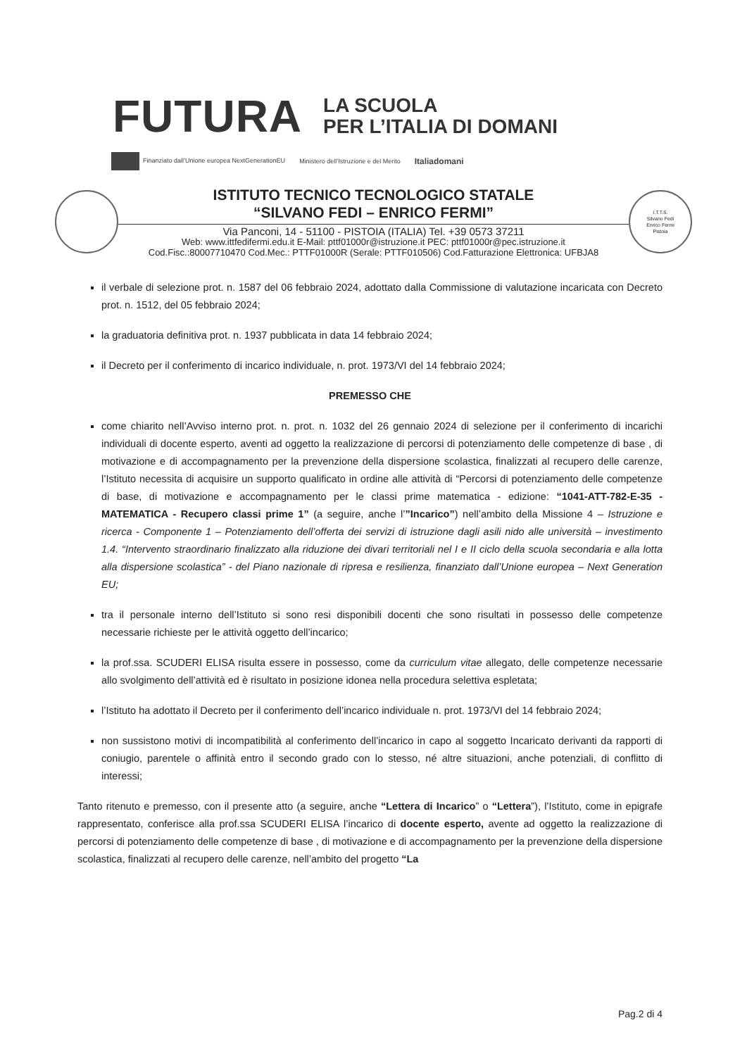FUTURA
LA SCUOLA
PER L’ITALIA DI DOMANI
Finanziato dall’Unione europea NextGenerationEU Ministero dell’Istruzione e del Merito Italiadomani
ISTITUTO TECNICO TECNOLOGICO STATALE
“SILVANO FEDI – ENRICO FERMI”
Via Panconi, 14 - 51100 - PISTOIA (ITALIA) Tel. +39 0573 37211
Web: www.ittfedifermi.edu.it E-Mail: pttf01000r@istruzione.it PEC: pttf01000r@pec.istruzione.it
Cod.Fisc.:80007710470 Cod.Mec.: PTTF01000R (Serale: PTTF010506) Cod.Fatturazione Elettronica: UFBJA8
I.T.T.S.
Silvano Fedi
Enrico Fermi
Pistoia
il verbale di selezione prot. n. 1587 del 06 febbraio 2024, adottato dalla Commissione di valutazione incaricata con Decreto prot. n. 1512, del 05 febbraio 2024;
la graduatoria definitiva prot. n. 1937 pubblicata in data 14 febbraio 2024;
il Decreto per il conferimento di incarico individuale, n. prot. 1973/VI del 14 febbraio 2024;
PREMESSO CHE
come chiarito nell’Avviso interno prot. n. prot. n. 1032 del 26 gennaio 2024 di selezione per il conferimento di incarichi individuali di docente esperto, aventi ad oggetto la realizzazione di percorsi di potenziamento delle competenze di base , di motivazione e di accompagnamento per la prevenzione della dispersione scolastica, finalizzati al recupero delle carenze, l’Istituto necessita di acquisire un supporto qualificato in ordine alle attività di “Percorsi di potenziamento delle competenze di base, di motivazione e accompagnamento per le classi prime matematica - edizione: “1041-ATT-782-E-35 - MATEMATICA - Recupero classi prime 1” (a seguire, anche l’”Incarico”) nell’ambito della Missione 4 – Istruzione e ricerca - Componente 1 – Potenziamento dell’offerta dei servizi di istruzione dagli asili nido alle università – investimento 1.4. “Intervento straordinario finalizzato alla riduzione dei divari territoriali nel I e II ciclo della scuola secondaria e alla lotta alla dispersione scolastica” - del Piano nazionale di ripresa e resilienza, finanziato dall’Unione europea – Next Generation EU;
tra il personale interno dell’Istituto si sono resi disponibili docenti che sono risultati in possesso delle competenze necessarie richieste per le attività oggetto dell’incarico;
la prof.ssa. SCUDERI ELISA risulta essere in possesso, come da curriculum vitae allegato, delle competenze necessarie allo svolgimento dell’attività ed è risultato in posizione idonea nella procedura selettiva espletata;
l’Istituto ha adottato il Decreto per il conferimento dell’incarico individuale n. prot. 1973/VI del 14 febbraio 2024;
non sussistono motivi di incompatibilità al conferimento dell’incarico in capo al soggetto Incaricato derivanti da rapporti di coniugio, parentele o affinità entro il secondo grado con lo stesso, né altre situazioni, anche potenziali, di conflitto di interessi;
Tanto ritenuto e premesso, con il presente atto (a seguire, anche “Lettera di Incarico” o “Lettera”), l’Istituto, come in epigrafe rappresentato, conferisce alla prof.ssa SCUDERI ELISA l’incarico di docente esperto, avente ad oggetto la realizzazione di percorsi di potenziamento delle competenze di base , di motivazione e di accompagnamento per la prevenzione della dispersione scolastica, finalizzati al recupero delle carenze, nell’ambito del progetto “La
Pag.2 di 4